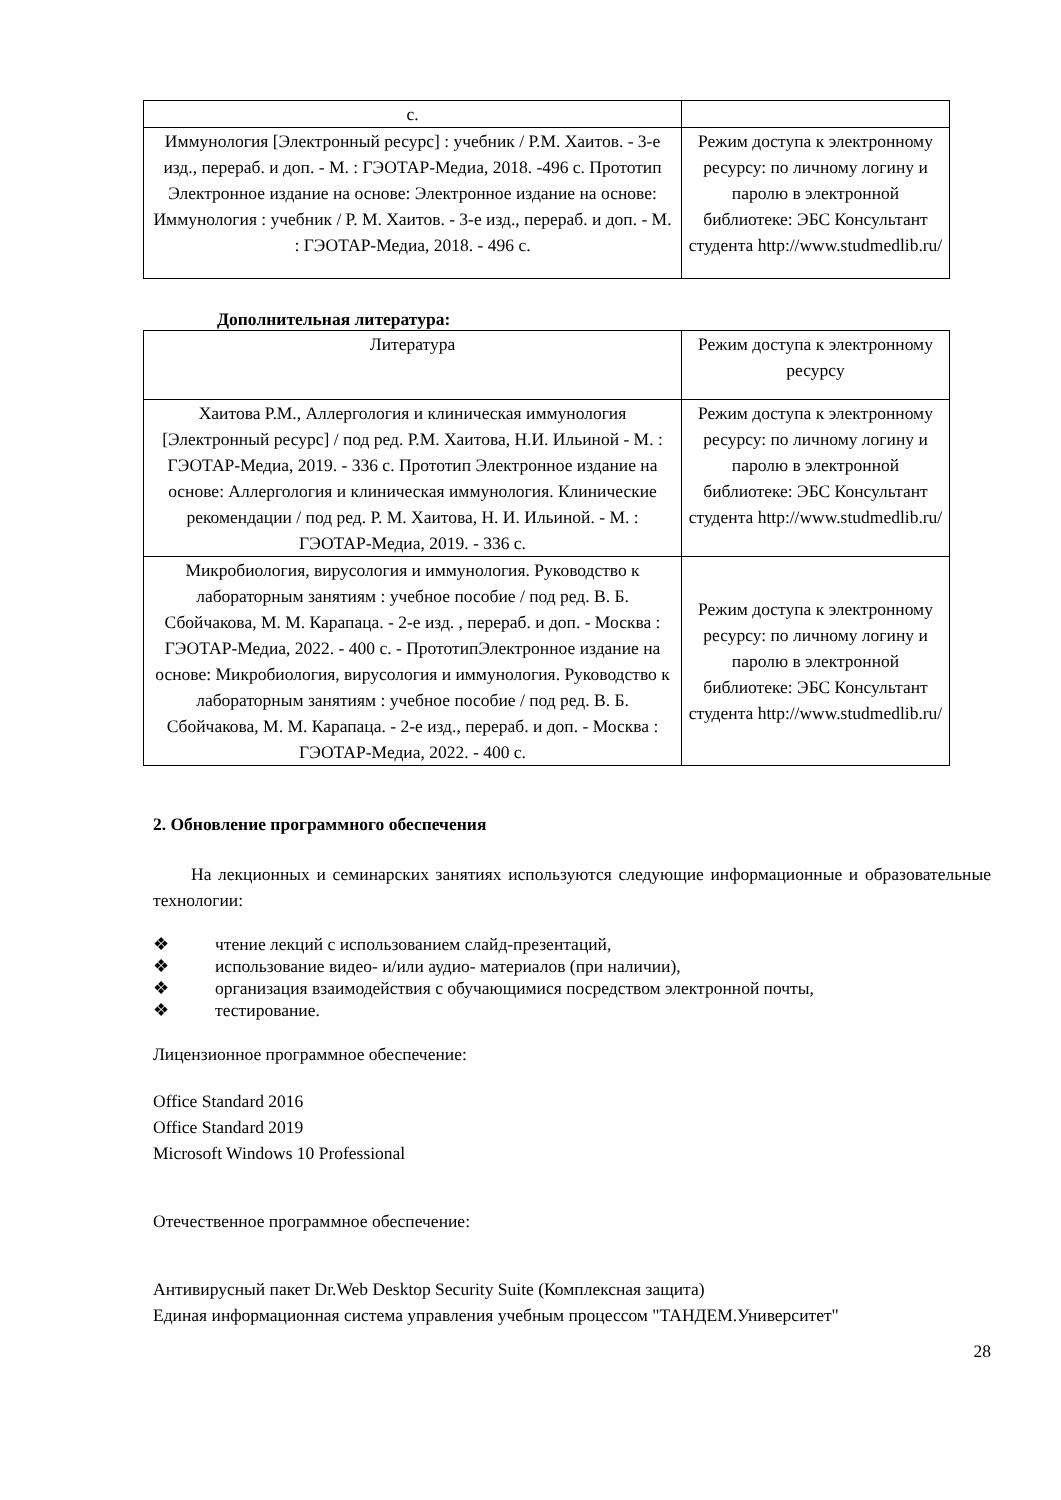| с. | |
| Иммунология [Электронный ресурс] : учебник / Р.М. Хаитов. - 3-е изд., перераб. и доп. - М. : ГЭОТАР-Медиа, 2018. -496 с. Прототип Электронное издание на основе: Электронное издание на основе: Иммунология : учебник / Р. М. Хаитов. - 3-е изд., перераб. и доп. - М. : ГЭОТАР-Медиа, 2018. - 496 с. | Режим доступа к электронному ресурсу: по личному логину и паролю в электронной библиотеке: ЭБС Консультант студента http://www.studmedlib.ru/ |
Дополнительная литература:
| Литература | Режим доступа к электронному ресурсу |
| Хаитова Р.М., Аллергология и клиническая иммунология [Электронный ресурс] / под ред. Р.М. Хаитова, Н.И. Ильиной - М. : ГЭОТАР-Медиа, 2019. - 336 с. Прототип Электронное издание на основе: Аллергология и клиническая иммунология. Клинические рекомендации / под ред. Р. М. Хаитова, Н. И. Ильиной. - М. : ГЭОТАР-Медиа, 2019. - 336 с. | Режим доступа к электронному ресурсу: по личному логину и паролю в электронной библиотеке: ЭБС Консультант студента http://www.studmedlib.ru/ |
| Микробиология, вирусология и иммунология. Руководство к лабораторным занятиям : учебное пособие / под ред. В. Б. Сбойчакова, М. М. Карапаца. - 2-е изд. , перераб. и доп. - Москва : ГЭОТАР-Медиа, 2022. - 400 с. - ПрототипЭлектронное издание на основе: Микробиология, вирусология и иммунология. Руководство к лабораторным занятиям : учебное пособие / под ред. В. Б. Сбойчакова, М. М. Карапаца. - 2-е изд., перераб. и доп. - Москва : ГЭОТАР-Медиа, 2022. - 400 с. | Режим доступа к электронному ресурсу: по личному логину и паролю в электронной библиотеке: ЭБС Консультант студента http://www.studmedlib.ru/ |
2. Обновление программного обеспечения
На лекционных и семинарских занятиях используются следующие информационные и образовательные технологии:
❖ чтение лекций с использованием слайд-презентаций,
❖ использование видео- и/или аудио- материалов (при наличии),
❖ организация взаимодействия с обучающимися посредством электронной почты,
❖ тестирование.
Лицензионное программное обеспечение:
Office Standard 2016
Office Standard 2019
Microsoft Windows 10 Professional
Отечественное программное обеспечение:
Антивирусный пакет Dr.Web Desktop Security Suite (Комплексная защита)
Единая информационная система управления учебным процессом "ТАНДЕМ.Университет"
28